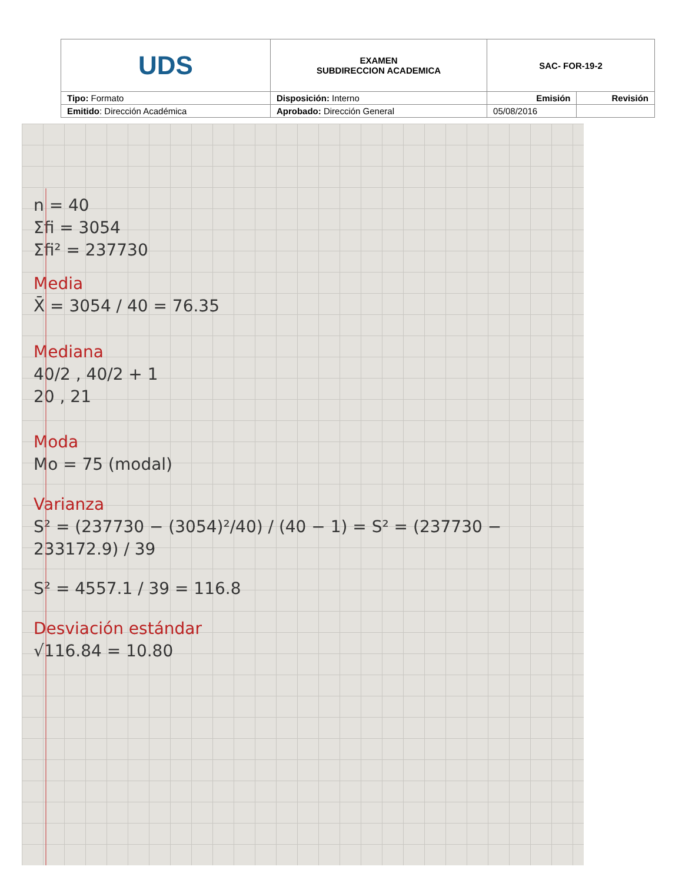| UDS | EXAMEN SUBDIRECCION ACADEMICA | SAC- FOR-19-2 | |
| Tipo: Formato | Disposición: Interno | Emisión | Revisión |
| Emitido : Dirección Académica | Aprobado: Dirección General | 05/08/2016 | |
n = 40
Σfi = 3054
Σfi² = 237730
Media
X̄ = 3054 / 40 = 76.35
Mediana
40/2 , 40/2 + 1
20 , 21
Moda
Mo = 75 (modal)
Varianza
S² = (237730 − (3054)²/40) / (40 − 1) = S² = (237730 − 233172.9) / 39
S² = 4557.1 / 39 = 116.8
Desviación estándar
√116.84 = 10.80